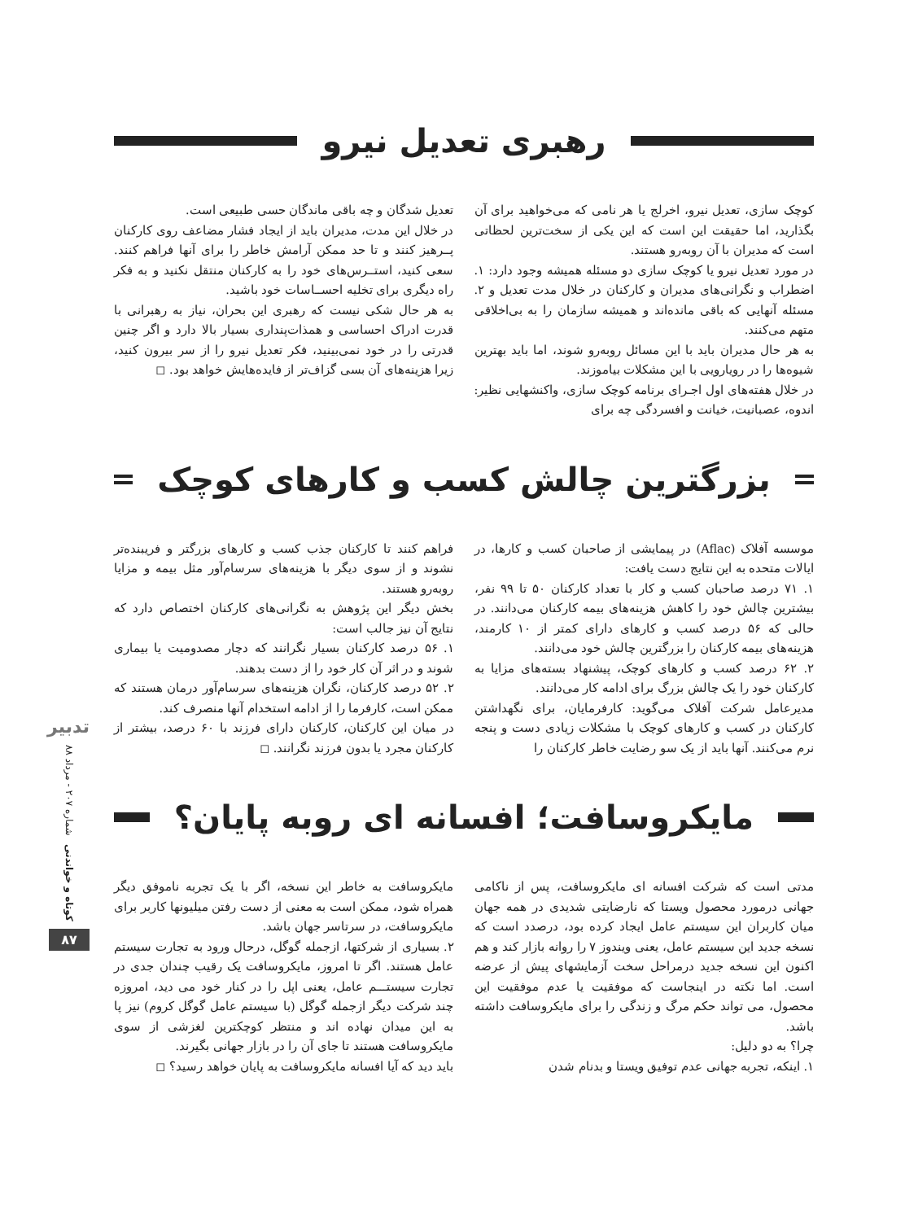رهبری تعدیل نیرو
کوچک سازی، تعدیل نیرو، اخرلج یا هر نامی که می‌خواهید برای آن بگذارید، اما حقیقت این است که این یکی از سخت‌ترین لحظاتی است که مدیران با آن روبه‌رو هستند.
در مورد تعدیل نیرو یا کوچک سازی دو مسئله همیشه وجود دارد: ۱. اضطراب و نگرانی‌های مدیران و کارکنان در خلال مدت تعدیل و ۲. مسئله آنهایی که باقی مانده‌اند و همیشه سازمان را به بی‌اخلاقی متهم می‌کنند.
به هر حال مدیران باید با این مسائل روبه‌رو شوند، اما باید بهترین شیوه‌ها را در رویارویی با این مشکلات بیاموزند.
در خلال هفته‌های اول اجـرای برنامه کوچک سازی، واکنشهایی نظیر: اندوه، عصبانیت، خیانت و افسردگی چه برای
تعدیل شدگان و چه باقی ماندگان حسی طبیعی است.
در خلال این مدت، مدیران باید از ایجاد فشار مضاعف روی کارکنان پــرهیز کنند و تا حد ممکن آرامش خاطر را برای آنها فراهم کنند. سعی کنید، استــرس‌های خود را به کارکنان منتقل نکنید و به فکر راه دیگری برای تخلیه احســاسات خود باشید.
به هر حال شکی نیست که رهبری این بحران، نیاز به رهبرانی با قدرت ادراک احساسی و همذات‌پنداری بسیار بالا دارد و اگر چنین قدرتی را در خود نمی‌بینید، فکر تعدیل نیرو را از سر بیرون کنید، زیرا هزینه‌های آن بسی گزاف‌تر از فایده‌هایش خواهد بود. ◻
بزرگترین چالش کسب و کارهای کوچک
موسسه آفلاک (Aflac) در پیمایشی از صاحبان کسب و کارها، در ایالات متحده به این نتایج دست یافت:
۱. ۷۱ درصد صاحبان کسب و کار با تعداد کارکنان ۵۰ تا ۹۹ نفر، بیشترین چالش خود را کاهش هزینه‌های بیمه کارکنان می‌دانند. در حالی که ۵۶ درصد کسب و کارهای دارای کمتر از ۱۰ کارمند، هزینه‌های بیمه کارکنان را بزرگترین چالش خود می‌دانند.
۲. ۶۲ درصد کسب و کارهای کوچک، پیشنهاد بسته‌های مزایا به کارکنان خود را یک چالش بزرگ برای ادامه کار می‌دانند.
مدیرعامل شرکت آفلاک می‌گوید: کارفرمایان، برای نگهداشتن کارکنان در کسب و کارهای کوچک با مشکلات زیادی دست و پنجه نرم می‌کنند. آنها باید از یک سو رضایت خاطر کارکنان را
فراهم کنند تا کارکنان جذب کسب و کارهای بزرگتر و فریبنده‌تر نشوند و از سوی دیگر با هزینه‌های سرسام‌آور مثل بیمه و مزایا روبه‌رو هستند.
بخش دیگر این پژوهش به نگرانی‌های کارکنان اختصاص دارد که نتایج آن نیز جالب است:
۱. ۵۶ درصد کارکنان بسیار نگرانند که دچار مصدومیت یا بیماری شوند و در اثر آن کار خود را از دست بدهند.
۲. ۵۲ درصد کارکنان، نگران هزینه‌های سرسام‌آور درمان هستند که ممکن است، کارفرما را از ادامه استخدام آنها منصرف کند.
در میان این کارکنان، کارکنان دارای فرزند با ۶۰ درصد، بیشتر از کارکنان مجرد یا بدون فرزند نگرانند. ◻
مایکروسافت؛ افسانه ای روبه پایان؟
مدتی است که شرکت افسانه ای مایکروسافت، پس از ناکامی جهانی درمورد محصول ویستا که نارضایتی شدیدی در همه جهان میان کاربران این سیستم عامل ایجاد کرده بود، درصدد است که نسخه جدید این سیستم عامل، یعنی ویندوز ۷ را روانه بازار کند و هم اکنون این نسخه جدید درمراحل سخت آزمایشهای پیش از عرضه است. اما نکته در اینجاست که موفقیت یا عدم موفقیت این محصول، می تواند حکم مرگ و زندگی را برای مایکروسافت داشته باشد.
چرا؟ به دو دلیل:
۱. اینکه، تجربه جهانی عدم توفیق ویستا و بدنام شدن
مایکروسافت به خاطر این نسخه، اگر با یک تجربه ناموفق دیگر همراه شود، ممکن است به معنی از دست رفتن میلیونها کاربر برای مایکروسافت، در سرتاسر جهان باشد.
۲. بسیاری از شرکتها، ازجمله گوگل، درحال ورود به تجارت سیستم عامل هستند. اگر تا امروز، مایکروسافت یک رقیب چندان جدی در تجارت سیستـــم عامل، یعنی اپل را در کنار خود می دید، امروزه چند شرکت دیگر ازجمله گوگل (با سیستم عامل گوگل کروم) نیز پا به این میدان نهاده اند و منتظر کوچکترین لغزشی از سوی مایکروسافت هستند تا جای آن را در بازار جهانی بگیرند.
باید دید که آیا افسانه مایکروسافت به پایان خواهد رسید؟ ◻
تدبیر
شماره ۲۰۷ - مرداد ۸۸
کوتاه و خواندنی
۸۷